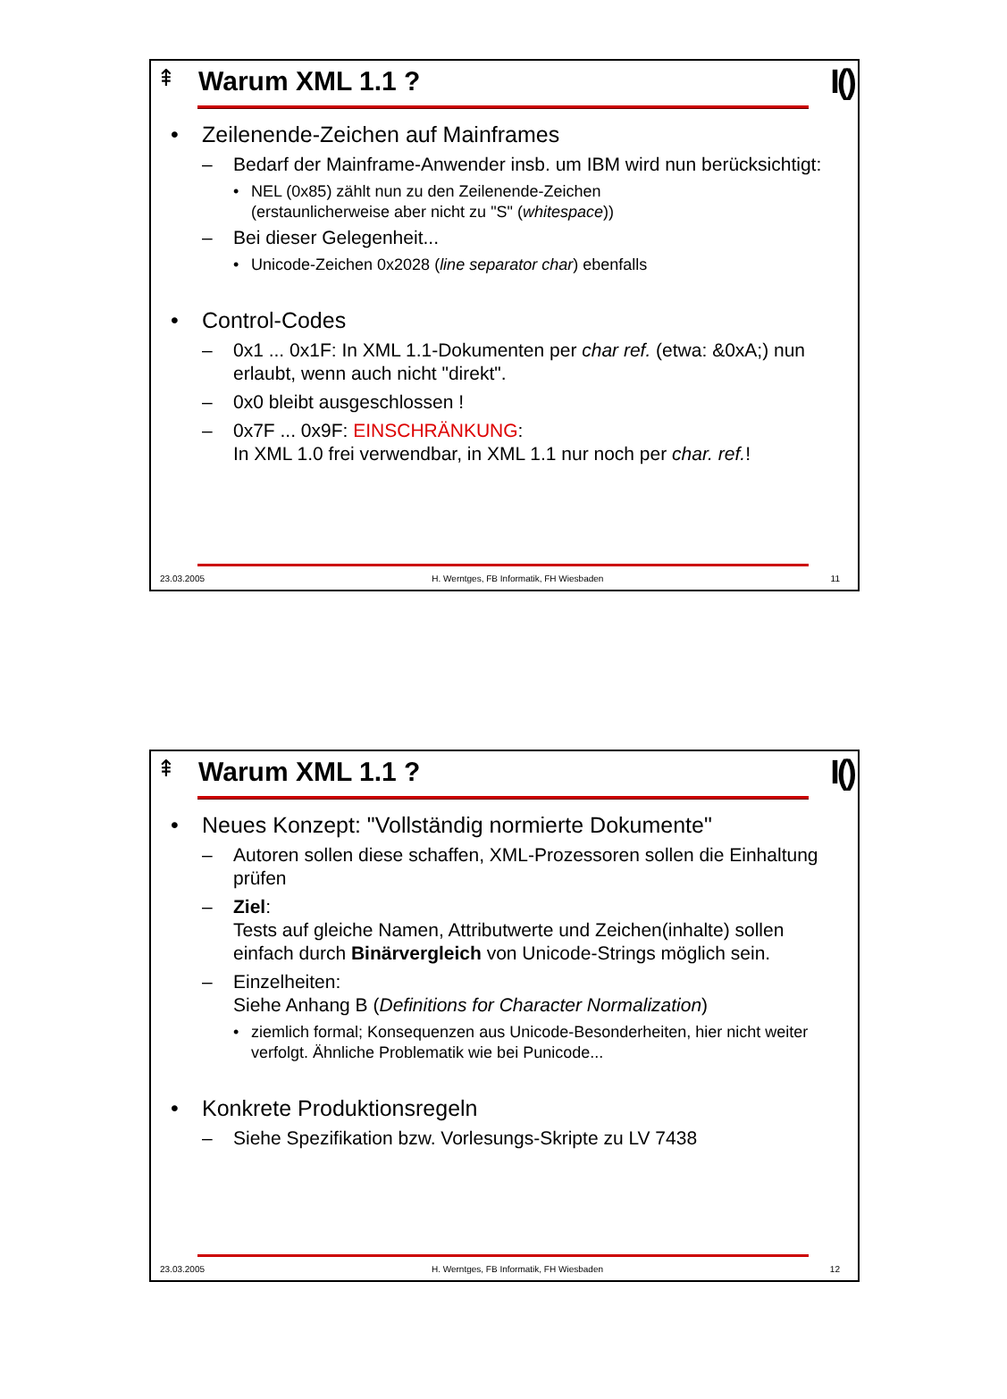⇞ I()
Warum XML 1.1 ?
• Zeilenende-Zeichen auf Mainframes
– Bedarf der Mainframe-Anwender insb. um IBM wird nun berücksichtigt:
• NEL (0x85) zählt nun zu den Zeilenende-Zeichen
(erstaunlicherweise aber nicht zu "S" (whitespace))
– Bei dieser Gelegenheit...
• Unicode-Zeichen 0x2028 (line separator char) ebenfalls
• Control-Codes
– 0x1 ... 0x1F: In XML 1.1-Dokumenten per char ref. (etwa: &0xA;) nun erlaubt, wenn auch nicht "direkt".
– 0x0 bleibt ausgeschlossen !
– 0x7F ... 0x9F: EINSCHRÄNKUNG:
In XML 1.0 frei verwendbar, in XML 1.1 nur noch per char. ref.!
23.03.2005 H. Werntges, FB Informatik, FH Wiesbaden 11
⇞ I()
Warum XML 1.1 ?
• Neues Konzept: "Vollständig normierte Dokumente"
– Autoren sollen diese schaffen, XML-Prozessoren sollen die Einhaltung prüfen
– Ziel:
Tests auf gleiche Namen, Attributwerte und Zeichen(inhalte) sollen einfach durch Binärvergleich von Unicode-Strings möglich sein.
– Einzelheiten:
Siehe Anhang B (Definitions for Character Normalization)
• ziemlich formal; Konsequenzen aus Unicode-Besonderheiten, hier nicht weiter verfolgt. Ähnliche Problematik wie bei Punicode...
• Konkrete Produktionsregeln
– Siehe Spezifikation bzw. Vorlesungs-Skripte zu LV 7438
23.03.2005 H. Werntges, FB Informatik, FH Wiesbaden 12